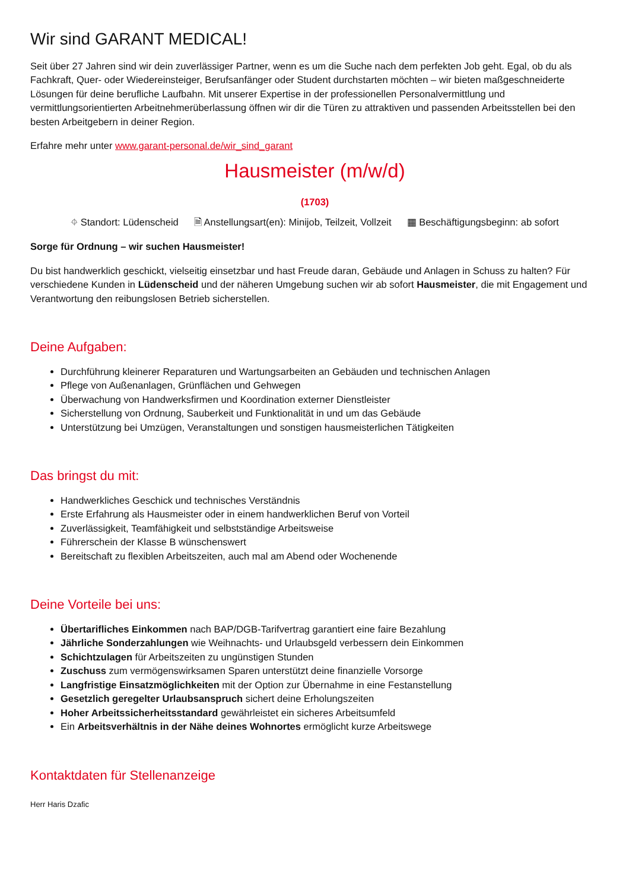Wir sind GARANT MEDICAL!
Seit über 27 Jahren sind wir dein zuverlässiger Partner, wenn es um die Suche nach dem perfekten Job geht. Egal, ob du als Fachkraft, Quer- oder Wiedereinsteiger, Berufsanfänger oder Student durchstarten möchten – wir bieten maßgeschneiderte Lösungen für deine berufliche Laufbahn. Mit unserer Expertise in der professionellen Personalvermittlung und vermittlungsorientierten Arbeitnehmerüberlassung öffnen wir dir die Türen zu attraktiven und passenden Arbeitsstellen bei den besten Arbeitgebern in deiner Region.
Erfahre mehr unter www.garant-personal.de/wir_sind_garant
Hausmeister (m/w/d)
(1703)
⌖ Standort: Lüdenscheid 🗎 Anstellungsart(en): Minijob, Teilzeit, Vollzeit ▦ Beschäftigungsbeginn: ab sofort
Sorge für Ordnung – wir suchen Hausmeister!
Du bist handwerklich geschickt, vielseitig einsetzbar und hast Freude daran, Gebäude und Anlagen in Schuss zu halten? Für verschiedene Kunden in Lüdenscheid und der näheren Umgebung suchen wir ab sofort Hausmeister, die mit Engagement und Verantwortung den reibungslosen Betrieb sicherstellen.
Deine Aufgaben:
Durchführung kleinerer Reparaturen und Wartungsarbeiten an Gebäuden und technischen Anlagen
Pflege von Außenanlagen, Grünflächen und Gehwegen
Überwachung von Handwerksfirmen und Koordination externer Dienstleister
Sicherstellung von Ordnung, Sauberkeit und Funktionalität in und um das Gebäude
Unterstützung bei Umzügen, Veranstaltungen und sonstigen hausmeisterlichen Tätigkeiten
Das bringst du mit:
Handwerkliches Geschick und technisches Verständnis
Erste Erfahrung als Hausmeister oder in einem handwerklichen Beruf von Vorteil
Zuverlässigkeit, Teamfähigkeit und selbstständige Arbeitsweise
Führerschein der Klasse B wünschenswert
Bereitschaft zu flexiblen Arbeitszeiten, auch mal am Abend oder Wochenende
Deine Vorteile bei uns:
Übertarifliches Einkommen nach BAP/DGB-Tarifvertrag garantiert eine faire Bezahlung
Jährliche Sonderzahlungen wie Weihnachts- und Urlaubsgeld verbessern dein Einkommen
Schichtzulagen für Arbeitszeiten zu ungünstigen Stunden
Zuschuss zum vermögenswirksamen Sparen unterstützt deine finanzielle Vorsorge
Langfristige Einsatzmöglichkeiten mit der Option zur Übernahme in eine Festanstellung
Gesetzlich geregelter Urlaubsanspruch sichert deine Erholungszeiten
Hoher Arbeitssicherheitsstandard gewährleistet ein sicheres Arbeitsumfeld
Ein Arbeitsverhältnis in der Nähe deines Wohnortes ermöglicht kurze Arbeitswege
Kontaktdaten für Stellenanzeige
Herr Haris Dzafic